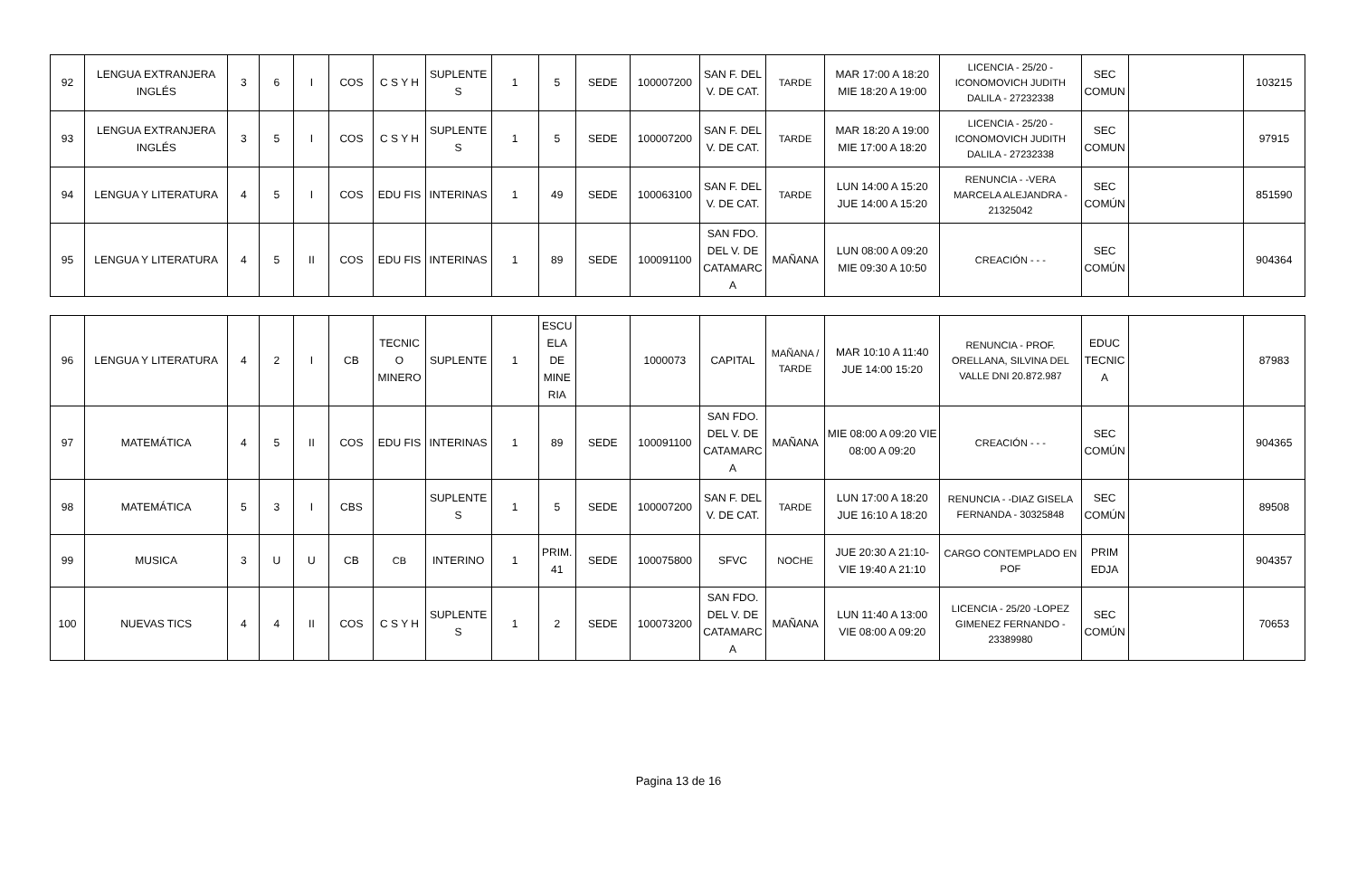| 92 | LENGUA EXTRANJERA INGLÉS | 3 | 6 | I | COS | C S Y H | SUPLENTES | 1 | 5 | SEDE | 100007200 | SAN F. DEL V. DE CAT. | TARDE | MAR 17:00 A 18:20 MIE 18:20 A 19:00 | LICENCIA - 25/20 - ICONOMOVICH JUDITH DALILA - 27232338 | SEC COMUN | | 103215 |
| 93 | LENGUA EXTRANJERA INGLÉS | 3 | 5 | I | COS | C S Y H | SUPLENTES | 1 | 5 | SEDE | 100007200 | SAN F. DEL V. DE CAT. | TARDE | MAR 18:20 A 19:00 MIE 17:00 A 18:20 | LICENCIA - 25/20 - ICONOMOVICH JUDITH DALILA - 27232338 | SEC COMUN | | 97915 |
| 94 | LENGUA Y LITERATURA | 4 | 5 | I | COS | EDU FIS | INTERINAS | 1 | 49 | SEDE | 100063100 | SAN F. DEL V. DE CAT. | TARDE | LUN 14:00 A 15:20 JUE 14:00 A 15:20 | RENUNCIA - -VERA MARCELA ALEJANDRA - 21325042 | SEC COMÚN | | 851590 |
| 95 | LENGUA Y LITERATURA | 4 | 5 | II | COS | EDU FIS | INTERINAS | 1 | 89 | SEDE | 100091100 | SAN FDO. DEL V. DE CATAMARCA | MAÑANA | LUN 08:00 A 09:20 MIE 09:30 A 10:50 | CREACIÓN - - - | SEC COMÚN | | 904364 |
| 96 | LENGUA Y LITERATURA | 4 | 2 | I | CB | TECNICO MINERO | SUPLENTE | 1 | ESCUELA DE MINERIA | | 1000073 | CAPITAL | MAÑANA / TARDE | MAR 10:10 A 11:40 JUE 14:00 15:20 | RENUNCIA - PROF. ORELLANA, SILVINA DEL VALLE DNI 20.872.987 | EDUC TECNICA | | 87983 |
| 97 | MATEMÁTICA | 4 | 5 | II | COS | EDU FIS | INTERINAS | 1 | 89 | SEDE | 100091100 | SAN FDO. DEL V. DE CATAMARCA | MAÑANA | MIE 08:00 A 09:20 VIE 08:00 A 09:20 | CREACIÓN - - - | SEC COMÚN | | 904365 |
| 98 | MATEMÁTICA | 5 | 3 | I | CBS | | SUPLENTES | 1 | 5 | SEDE | 100007200 | SAN F. DEL V. DE CAT. | TARDE | LUN 17:00 A 18:20 JUE 16:10 A 18:20 | RENUNCIA - -DIAZ GISELA FERNANDA - 30325848 | SEC COMÚN | | 89508 |
| 99 | MUSICA | 3 | U | U | CB | CB | INTERINO | 1 | PRIM. 41 | SEDE | 100075800 | SFVC | NOCHE | JUE 20:30 A 21:10- VIE 19:40 A 21:10 | CARGO CONTEMPLADO EN POF | PRIM EDJA | | 904357 |
| 100 | NUEVAS TICS | 4 | 4 | II | COS | C S Y H | SUPLENTES | 1 | 2 | SEDE | 100073200 | SAN FDO. DEL V. DE CATAMARCA | MAÑANA | LUN 11:40 A 13:00 VIE 08:00 A 09:20 | LICENCIA - 25/20 -LOPEZ GIMENEZ FERNANDO - 23389980 | SEC COMÚN | | 70653 |
Pagina 13 de 16